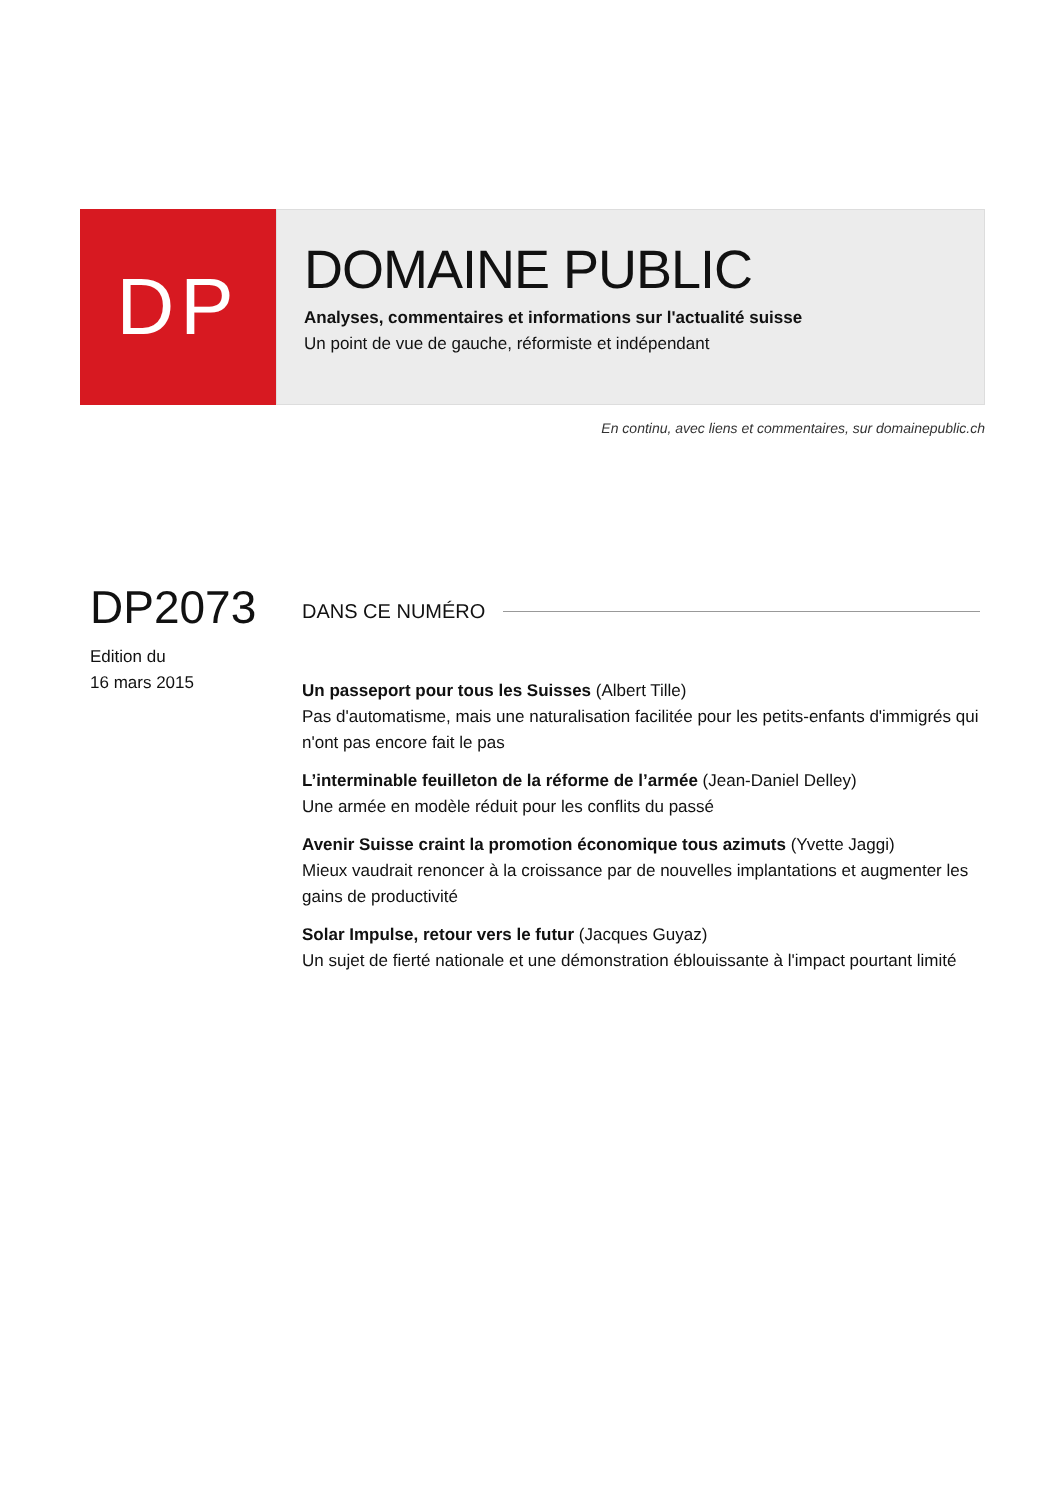DP
DOMAINE PUBLIC
Analyses, commentaires et informations sur l'actualité suisse
Un point de vue de gauche, réformiste et indépendant
En continu, avec liens et commentaires, sur domainepublic.ch
DP2073
Edition du
16 mars 2015
DANS CE NUMÉRO
Un passeport pour tous les Suisses (Albert Tille)
Pas d'automatisme, mais une naturalisation facilitée pour les petits-enfants d'immigrés qui n'ont pas encore fait le pas
L’interminable feuilleton de la réforme de l’armée (Jean-Daniel Delley)
Une armée en modèle réduit pour les conflits du passé
Avenir Suisse craint la promotion économique tous azimuts (Yvette Jaggi)
Mieux vaudrait renoncer à la croissance par de nouvelles implantations et augmenter les gains de productivité
Solar Impulse, retour vers le futur (Jacques Guyaz)
Un sujet de fierté nationale et une démonstration éblouissante à l'impact pourtant limité